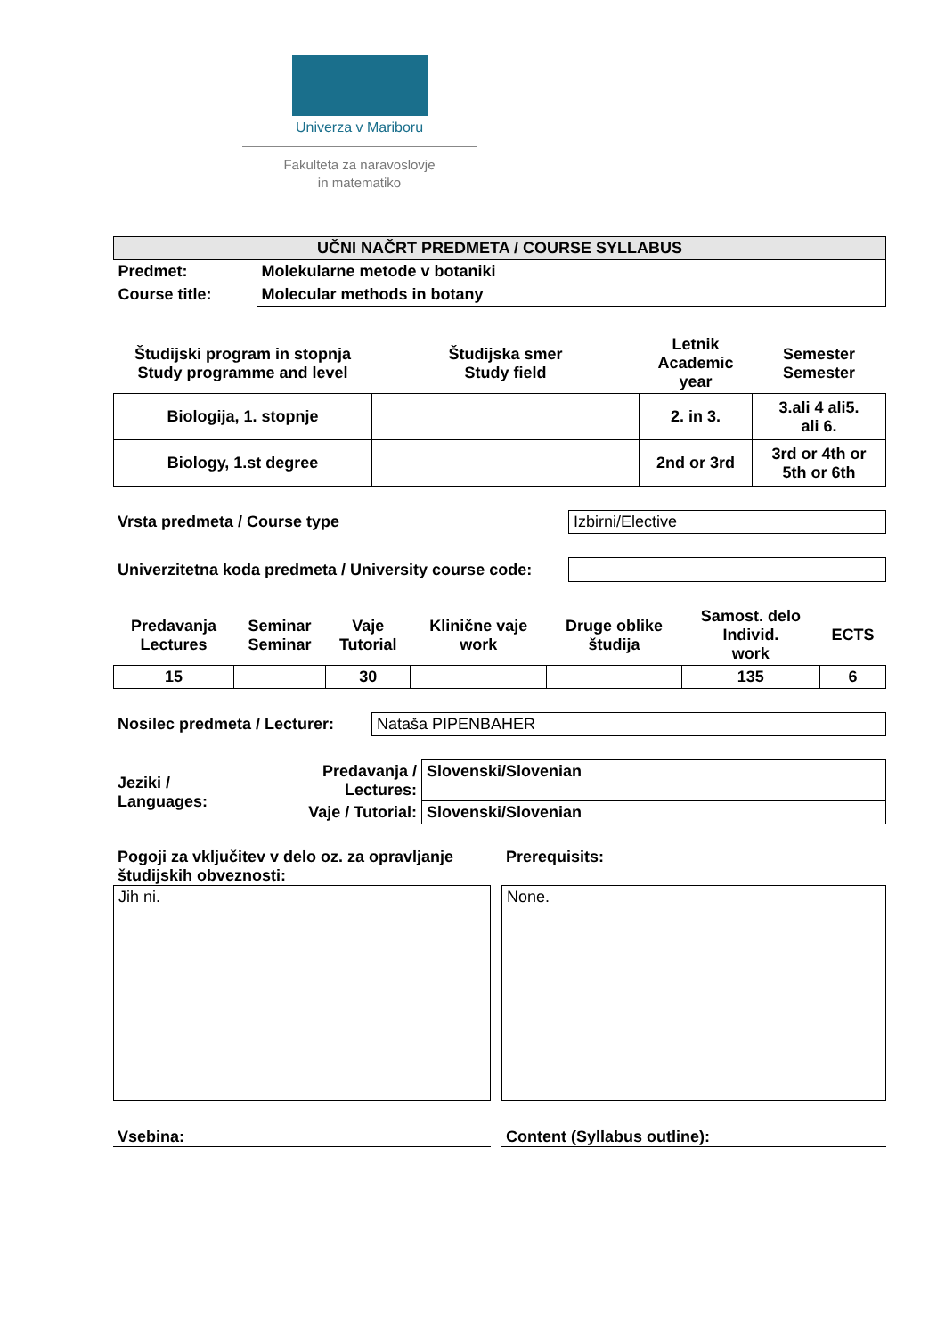Univerza v Mariboru
Fakulteta za naravoslovje
in matematiko
| UČNI NAČRT PREDMETA / COURSE SYLLABUS | |
| --- | --- |
| Predmet: | Molekularne metode v botaniki |
| Course title: | Molecular methods in botany |
| Študijski program in stopnja Study programme and level | Študijska smer Study field | Letnik Academic year | Semester Semester |
| Biologija, 1. stopnje | | 2. in 3. | 3.ali 4 ali5. ali 6. |
| Biology, 1.st degree | | 2nd or 3rd | 3rd or 4th or 5th or 6th |
| Vrsta predmeta / Course type | Izbirni/Elective |
| Univerzitetna koda predmeta / University course code: | |
| Predavanja Lectures | Seminar Seminar | Vaje Tutorial | Klinične vaje work | Druge oblike študija | Samost. delo Individ. work | ECTS |
| 15 | | 30 | | | 135 | 6 |
| Nosilec predmeta / Lecturer: | Nataša PIPENBAHER |
| Jeziki / Languages: | Predavanja / Lectures: | Slovenski/Slovenian |
| | Vaje / Tutorial: | Slovenski/Slovenian |
Pogoji za vključitev v delo oz. za opravljanje študijskih obveznosti:
Jih ni.
Prerequisits:
None.
Vsebina: Content (Syllabus outline):